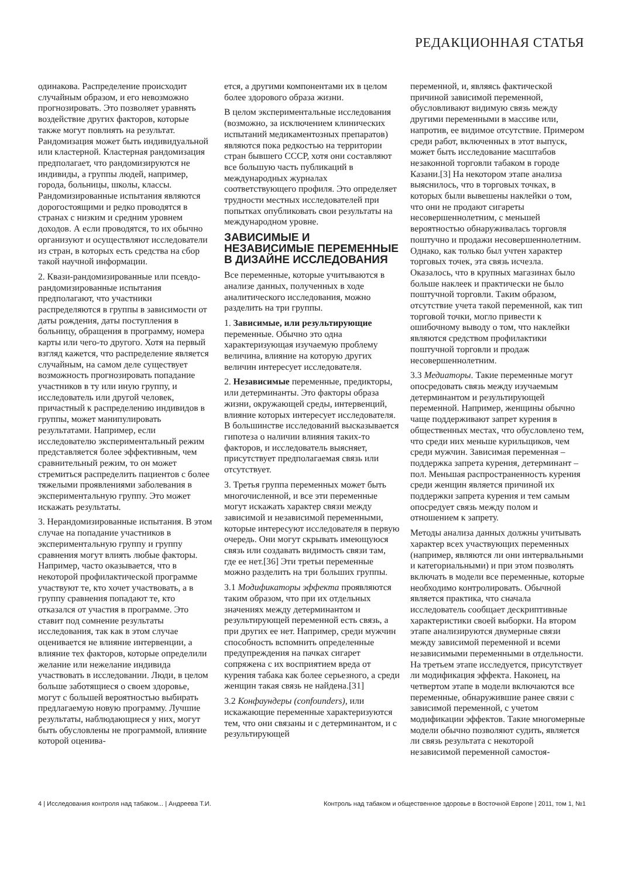РЕДАКЦИОННАЯ СТАТЬЯ
одинакова. Распределение происходит случайным образом, и его невозможно прогнозировать. Это позволяет уравнять воздействие других факторов, которые также могут повлиять на результат. Рандомизация может быть индивидуальной или кластерной. Кластерная рандомизация предполагает, что рандомизируются не индивиды, а группы людей, например, города, больницы, школы, классы. Рандомизированные испытания являются дорогостоящими и редко проводятся в странах с низким и средним уровнем доходов. А если проводятся, то их обычно организуют и осуществляют исследователи из стран, в которых есть средства на сбор такой научной информации.
2. Квази-рандомизированные или псевдо-рандомизированные испытания предполагают, что участники распределяются в группы в зависимости от даты рождения, даты поступления в больницу, обращения в программу, номера карты или чего-то другого. Хотя на первый взгляд кажется, что распределение является случайным, на самом деле существует возможность прогнозировать попадание участников в ту или иную группу, и исследователь или другой человек, причастный к распределению индивидов в группы, может манипулировать результатами. Например, если исследователю экспериментальный режим представляется более эффективным, чем сравнительный режим, то он может стремиться распределить пациентов с более тяжелыми проявлениями заболевания в экспериментальную группу. Это может искажать результаты.
3. Нерандомизированные испытания. В этом случае на попадание участников в экспериментальную группу и группу сравнения могут влиять любые факторы. Например, часто оказывается, что в некоторой профилактической программе участвуют те, кто хочет участвовать, а в группу сравнения попадают те, кто отказался от участия в программе. Это ставит под сомнение результаты исследования, так как в этом случае оценивается не влияние интервенции, а влияние тех факторов, которые определили желание или нежелание индивида участвовать в исследовании. Люди, в целом больше заботящиеся о своем здоровье, могут с большей вероятностью выбирать предлагаемую новую программу. Лучшие результаты, наблюдающиеся у них, могут быть обусловлены не программой, влияние которой оценива-
ется, а другими компонентами их в целом более здорового образа жизни.
В целом экспериментальные исследования (возможно, за исключением клинических испытаний медикаментозных препаратов) являются пока редкостью на территории стран бывшего СССР, хотя они составляют все большую часть публикаций в международных журналах соответствующего профиля. Это определяет трудности местных исследователей при попытках опубликовать свои результаты на международном уровне.
ЗАВИСИМЫЕ И НЕЗАВИСИМЫЕ ПЕРЕМЕННЫЕ В ДИЗАЙНЕ ИССЛЕДОВАНИЯ
Все переменные, которые учитываются в анализе данных, полученных в ходе аналитического исследования, можно разделить на три группы.
1. Зависимые, или результирующие переменные. Обычно это одна характеризующая изучаемую проблему величина, влияние на которую других величин интересует исследователя.
2. Независимые переменные, предикторы, или детерминанты. Это факторы образа жизни, окружающей среды, интервенций, влияние которых интересует исследователя. В большинстве исследований высказывается гипотеза о наличии влияния таких-то факторов, и исследователь выясняет, присутствует предполагаемая связь или отсутствует.
3. Третья группа переменных может быть многочисленной, и все эти переменные могут искажать характер связи между зависимой и независимой переменными, которые интересуют исследователя в первую очередь. Они могут скрывать имеющуюся связь или создавать видимость связи там, где ее нет.[36] Эти третьи переменные можно разделить на три больших группы.
3.1 Модификаторы эффекта проявляются таким образом, что при их отдельных значениях между детерминантом и результирующей переменной есть связь, а при других ее нет. Например, среди мужчин способность вспомнить определенные предупреждения на пачках сигарет сопряжена с их восприятием вреда от курения табака как более серьезного, а среди женщин такая связь не найдена.[31]
3.2 Конфаундеры (confounders), или искажающие переменные характеризуются тем, что они связаны и с детерминантом, и с результирующей
переменной, и, являясь фактической причиной зависимой переменной, обусловливают видимую связь между другими переменными в массиве или, напротив, ее видимое отсутствие. Примером среди работ, включенных в этот выпуск, может быть исследование масштабов незаконной торговли табаком в городе Казани.[3] На некотором этапе анализа выяснилось, что в торговых точках, в которых были вывешены наклейки о том, что они не продают сигареты несовершеннолетним, с меньшей вероятностью обнаруживалась торговля поштучно и продажи несовершеннолетним. Однако, как только был учтен характер торговых точек, эта связь исчезла. Оказалось, что в крупных магазинах было больше наклеек и практически не было поштучной торговли. Таким образом, отсутствие учета такой переменной, как тип торговой точки, могло привести к ошибочному выводу о том, что наклейки являются средством профилактики поштучной торговли и продаж несовершеннолетним.
3.3 Медиаторы. Такие переменные могут опосредовать связь между изучаемым детерминантом и результирующей переменной. Например, женщины обычно чаще поддерживают запрет курения в общественных местах, что обусловлено тем, что среди них меньше курильщиков, чем среди мужчин. Зависимая переменная – поддержка запрета курения, детерминант – пол. Меньшая распространенность курения среди женщин является причиной их поддержки запрета курения и тем самым опосредует связь между полом и отношением к запрету.
Методы анализа данных должны учитывать характер всех участвующих переменных (например, являются ли они интервальными и категориальными) и при этом позволять включать в модели все переменные, которые необходимо контролировать. Обычной является практика, что сначала исследователь сообщает дескриптивные характеристики своей выборки. На втором этапе анализируются двумерные связи между зависимой переменной и всеми независимыми переменными в отдельности. На третьем этапе исследуется, присутствует ли модификация эффекта. Наконец, на четвертом этапе в модели включаются все переменные, обнаружившие ранее связи с зависимой переменной, с учетом модификации эффектов. Такие многомерные модели обычно позволяют судить, является ли связь результата с некоторой независимой переменной самостоя-
4 | Исследования контроля над табаком... | Андреева Т.И. Контроль над табаком и общественное здоровье в Восточной Европе | 2011, том 1, №1